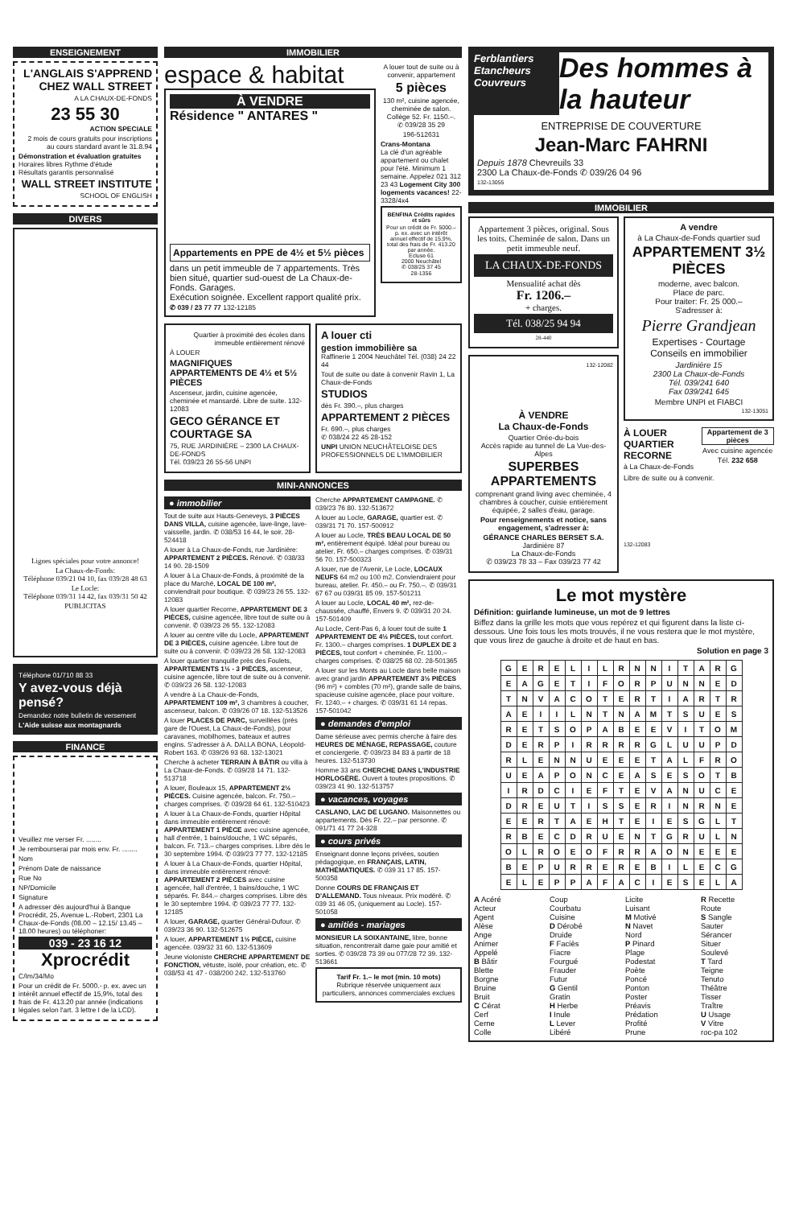ENSEIGNEMENT
L'ANGLAIS S'APPREND CHEZ WALL STREET
A LA CHAUX-DE-FONDS
23 55 30
ACTION SPECIALE
2 mois de cours gratuits pour inscriptions au cours standard avant le 31.8.94
Démonstration et évaluation gratuites
Horaires libres Rythme d'étude
Résultats garantis personnalisé
WALL STREET INSTITUTE
SCHOOL OF ENGLISH
DIVERS
Lignes spéciales pour votre annonce!
La Chaux-de-Fonds:
Téléphone 039/21 04 10, fax 039/28 48 63
Le Locle:
Téléphone 039/31 14 42, fax 039/31 50 42
PUBLICITAS
Téléphone 01/710 88 33
Y avez-vous déjà pensé?
Demandez notre bulletin de versement
L'Aide suisse aux montagnards
FINANCE
Veuillez me verser Fr. ........
Je rembourserai par mois env. Fr. ........
Nom
Prénom Date de naissance
Rue No
NP/Domicile
Signature
A adresser dès aujourd'hui à Banque Procrédit, 25, Avenue L.-Robert, 2301 La Chaux-de-Fonds (08.00 – 12.15/ 13.45 – 18.00 heures) ou téléphoner:
039 - 23 16 12
Xprocrédit
C/Im/34/Mo
Pour un crédit de Fr. 5000.- p. ex. avec un intérêt annuel effectif de 15,9%, total des frais de Fr. 413.20 par année (indications légales selon l'art. 3 lettre I de la LCD).
IMMOBILIER
espace & habitat
À VENDRE
Résidence " ANTARES "
Appartements en PPE de 4½ et 5½ pièces
dans un petit immeuble de 7 appartements. Très bien situé, quartier sud-ouest de La Chaux-de-Fonds. Garages.
Exécution soignée. Excellent rapport qualité prix.
✆ 039 / 23 77 77 132-12185
A louer tout de suite ou à convenir, appartement
5 pièces
130 m², cuisine agencée, cheminée de salon. Collège 52. Fr. 1150.–.
✆ 039/28 35 29
196-512631
Crans-Montana
La clé d'un agréable appartement ou chalet pour l'été. Minimum 1 semaine. Appelez 021 312 23 43 Logement City 300 logements vacances! 22-3328/4x4
BENFINA Crédits rapides et sûrs
Pour un crédit de Fr. 5000.– p. ex. avec un intérêt annuel effectif de 15,9%, total des frais de Fr. 413.20 par année.
Ecluse 61
2000 Neuchâtel
✆ 038/25 37 45
28-1356
Quartier à proximité des écoles dans immeuble entièrement rénové
À LOUER
MAGNIFIQUES APPARTEMENTS DE 4½ et 5½ PIÈCES
Ascenseur, jardin, cuisine agencée, cheminée et mansardé. Libre de suite. 132-12083
GECO GÉRANCE ET COURTAGE SA
75, RUE JARDINIÈRE – 2300 LA CHAUX-DE-FONDS
Tél. 039/23 26 55-56 UNPI
A louer cti
gestion immobilière sa
Raffinerie 1 2004 Neuchâtel Tél. (038) 24 22 44
Tout de suite ou date à convenir Ravin 1, La Chaux-de-Fonds
STUDIOS
dès Fr. 390.–, plus charges
APPARTEMENT 2 PIÈCES
Fr. 690.–, plus charges
✆ 038/24 22 45 28-152
UNPI UNION NEUCHÂTELOISE DES PROFESSIONNELS DE L'IMMOBILIER
MINI-ANNONCES
● immobilier
Tout de suite aux Hauts-Geneveys, 3 PIÈCES DANS VILLA, cuisine agencée, lave-linge, lave-vaisselle, jardin. ✆ 038/53 16 44, le soir. 28-524418
A louer à La Chaux-de-Fonds, rue Jardinière: APPARTEMENT 2 PIÈCES. Rénové. ✆ 038/33 14 90. 28-1509
A louer à La Chaux-de-Fonds, à proximité de la place du Marché, LOCAL DE 100 m², conviendrait pour boutique. ✆ 039/23 26 55. 132-12083
A louer quartier Recorne, APPARTEMENT DE 3 PIÈCES, cuisine agencée, libre tout de suite ou à convenir. ✆ 039/23 26 55. 132-12083
A louer au centre ville du Locle, APPARTEMENT DE 3 PIÈCES, cuisine agencée. Libre tout de suite ou à convenir. ✆ 039/23 26 58. 132-12083
A louer quartier tranquille près des Foulets, APPARTEMENTS 1½ - 3 PIÈCES, ascenseur, cuisine agencée, libre tout de suite ou à convenir. ✆ 039/23 26 58. 132-12083
A vendre à La Chaux-de-Fonds, APPARTEMENT 109 m², 3 chambres à coucher, ascenseur, balcon. ✆ 039/26 07 18. 132-513526
A louer PLACES DE PARC, surveillées (près gare de l'Ouest, La Chaux-de-Fonds), pour caravanes, mobilhomes, bateaux et autres engins. S'adresser à A. DALLA BONA, Léopold-Robert 163. ✆ 039/26 93 68. 132-13021
Cherche à acheter TERRAIN À BÂTIR ou villa à La Chaux-de-Fonds. ✆ 039/28 14 71. 132-513718
A louer, Bouleaux 15, APPARTEMENT 2½ PIÈCES. Cuisine agencée, balcon. Fr. 750.– charges comprises. ✆ 039/28 64 61. 132-510423
A louer à La Chaux-de-Fonds, quartier Hôpital dans immeuble entièrement rénové: APPARTEMENT 1 PIÈCE avec cuisine agencée, hall d'entrée, 1 bains/douche, 1 WC séparés, balcon. Fr. 713.– charges comprises. Libre dès le 30 septembre 1994. ✆ 039/23 77 77. 132-12185
A louer à La Chaux-de-Fonds, quartier Hôpital, dans immeuble entièrement rénové: APPARTEMENT 2 PIÈCES avec cuisine agencée, hall d'entrée, 1 bains/douche, 1 WC séparés. Fr. 844.– charges comprises. Libre dès le 30 septembre 1994. ✆ 039/23 77 77. 132-12185
A louer, GARAGE, quartier Général-Dufour. ✆ 039/23 36 90. 132-512675
A louer, APPARTEMENT 1½ PIÈCE, cuisine agencée. 039/32 31 60. 132-513609
Jeune violoniste CHERCHE APPARTEMENT DE FONCTION, vétuste, isolé, pour création, etc. ✆ 038/53 41 47 - 038/200 242. 132-513760
Cherche APPARTEMENT CAMPAGNE. ✆ 039/23 76 80. 132-513672
A louer au Locle, GARAGE, quartier est. ✆ 039/31 71 70. 157-500912
A louer au Locle, TRÈS BEAU LOCAL DE 50 m², entièrement équipé. Idéal pour bureau ou atelier. Fr. 650.– charges comprises. ✆ 039/31 56 70. 157-500323
A louer, rue de l'Avenir, Le Locle, LOCAUX NEUFS 64 m2 ou 100 m2. Conviendraient pour bureau, atelier. Fr. 450.– ou Fr. 750.–. ✆ 039/31 67 67 ou 039/31 85 09. 157-501211
A louer au Locle, LOCAL 40 m², rez-de-chaussée, chauffé, Envers 9. ✆ 039/31 20 24. 157-501409
Au Locle, Cent-Pas 6, à louer tout de suite 1 APPARTEMENT DE 4½ PIÈCES, tout confort. Fr. 1300.– charges comprises. 1 DUPLEX DE 3 PIÈCES, tout confort + cheminée. Fr. 1100.– charges comprises. ✆ 038/25 68 02. 28-501365
A louer sur les Monts au Locle dans belle maison avec grand jardin APPARTEMENT 3½ PIÈCES (96 m²) + combles (70 m²), grande salle de bains, spacieuse cuisine agencée, place pour voiture. Fr. 1240.– + charges. ✆ 039/31 61 14 repas. 157-501042
● demandes d'emploi
Dame sérieuse avec permis cherche à faire des HEURES DE MÉNAGE, REPASSAGE, couture et conciergerie. ✆ 039/23 84 83 à partir de 18 heures. 132-513730
Homme 33 ans CHERCHE DANS L'INDUSTRIE HORLOGÈRE. Ouvert à toutes propositions. ✆ 039/23 41 90. 132-513757
● vacances, voyages
CASLANO, LAC DE LUGANO. Maisonnettes ou appartements. Dès Fr. 22.– par personne. ✆ 091/71 41 77 24-328
● cours privés
Enseignant donne leçons privées, soutien pédagogique, en FRANÇAIS, LATIN, MATHÉMATIQUES. ✆ 039 31 17 85. 157-500358
Donne COURS DE FRANÇAIS ET D'ALLEMAND. Tous niveaux. Prix modéré. ✆ 039 31 46 05, (uniquement au Locle). 157-501058
● amitiés - mariages
MONSIEUR LA SOIXANTAINE, libre, bonne situation, rencontrerait dame gaie pour amitié et sorties. ✆ 039/28 73 39 ou 077/28 72 39. 132-513661
Tarif Fr. 1.– le mot (min. 10 mots)
Rubrique réservée uniquement aux particuliers, annonces commerciales exclues
Ferblantiers Etancheurs Couvreurs
Des hommes à la hauteur
ENTREPRISE DE COUVERTURE
Jean-Marc FAHRNI
Depuis 1878 Chevreuils 33
2300 La Chaux-de-Fonds ✆ 039/26 04 96
132-13055
IMMOBILIER
Appartement 3 pièces, original. Sous les toits. Cheminée de salon. Dans un petit immeuble neuf.
LA CHAUX-DE-FONDS
Mensualité achat dès
Fr. 1206.–
+ charges.
Tél. 038/25 94 94
28-440
132-12082
À VENDRE
La Chaux-de-Fonds
Quartier Orée-du-bois
Accès rapide au tunnel de La Vue-des-Alpes
SUPERBES APPARTEMENTS
comprenant grand living avec cheminée, 4 chambres à coucher, cuisie entièrement équipée, 2 salles d'eau, garage.
Pour renseignements et notice, sans engagement, s'adresser à:
GÉRANCE CHARLES BERSET S.A.
Jardinière 87
La Chaux-de-Fonds
✆ 039/23 78 33 – Fax 039/23 77 42
A vendre
à La Chaux-de-Fonds quartier sud
APPARTEMENT 3½ PIÈCES
moderne, avec balcon.
Place de parc.
Pour traiter: Fr. 25 000.–
S'adresser à:
Pierre Grandjean
Expertises - Courtage
Conseils en immobilier
Jardinière 15
2300 La Chaux-de-Fonds
Tél. 039/241 640
Fax 039/241 645
Membre UNPI et FIABCI
132-13051
À LOUER QUARTIER RECORNE
à La Chaux-de-Fonds
Appartement de 3 pièces
Avec cuisine agencée
Tél. 232 658
Libre de suite ou à convenir.
132-12083
Le mot mystère
Définition: guirlande lumineuse, un mot de 9 lettres
Biffez dans la grille les mots que vous repérez et qui figurent dans la liste ci-dessous. Une fois tous les mots trouvés, il ne vous restera que le mot mystère, que vous lirez de gauche à droite et de haut en bas.
Solution en page 3
| G | E | R | E | L | I | L | R | N | N | I | T | A | R | G |
| E | A | G | E | T | I | F | O | R | P | U | N | N | E | D |
| T | N | V | A | C | O | T | E | R | T | I | A | R | T | R |
| A | E | I | I | L | N | T | N | A | M | T | S | U | E | S |
| R | E | T | S | O | P | A | B | E | E | V | I | T | O | M |
| D | E | R | P | I | R | R | R | R | G | L | U | U | P | D |
| R | L | E | N | N | U | E | E | E | T | A | L | F | R | O |
| U | E | A | P | O | N | C | E | A | S | E | S | O | T | B |
| I | R | D | C | I | E | F | T | E | V | A | N | U | C | E |
| D | R | E | U | T | I | S | S | E | R | I | N | R | N | E |
| E | E | R | T | A | E | H | T | E | I | E | S | G | L | T |
| R | B | E | C | D | R | U | E | N | T | G | R | U | L | N |
| O | L | R | O | E | O | F | R | R | A | O | N | E | E | E |
| B | E | P | U | R | R | E | R | E | B | I | L | E | C | G |
| E | L | E | P | P | A | F | A | C | I | E | S | E | L | A |
A Acéré
Acteur
Agent
Alèse
Ange
Animer
Appelé
B Bâtir
Blette
Borgne
Bruine
Bruit
C Cérat
Cerf
Cerne
Colle
Coup
Courbatu
Cuisine
D Dérobé
Druide
F Faciès
Fiacre
Fourgué
Frauder
Futur
G Gentil
Gratin
H Herbe
I Inule
L Lever
Libéré
Licite
Luisant
M Motivé
N Navet
Nord
P Pinard
Plage
Podestat
Poète
Poncé
Ponton
Poster
Préavis
Prédation
Profité
Prune
R Recette
Route
S Sangle
Sauter
Sérancer
Situer
Soulevé
T Tard
Teigne
Tenuto
Théâtre
Tisser
Traître
U Usage
V Vitre
roc-pa 102